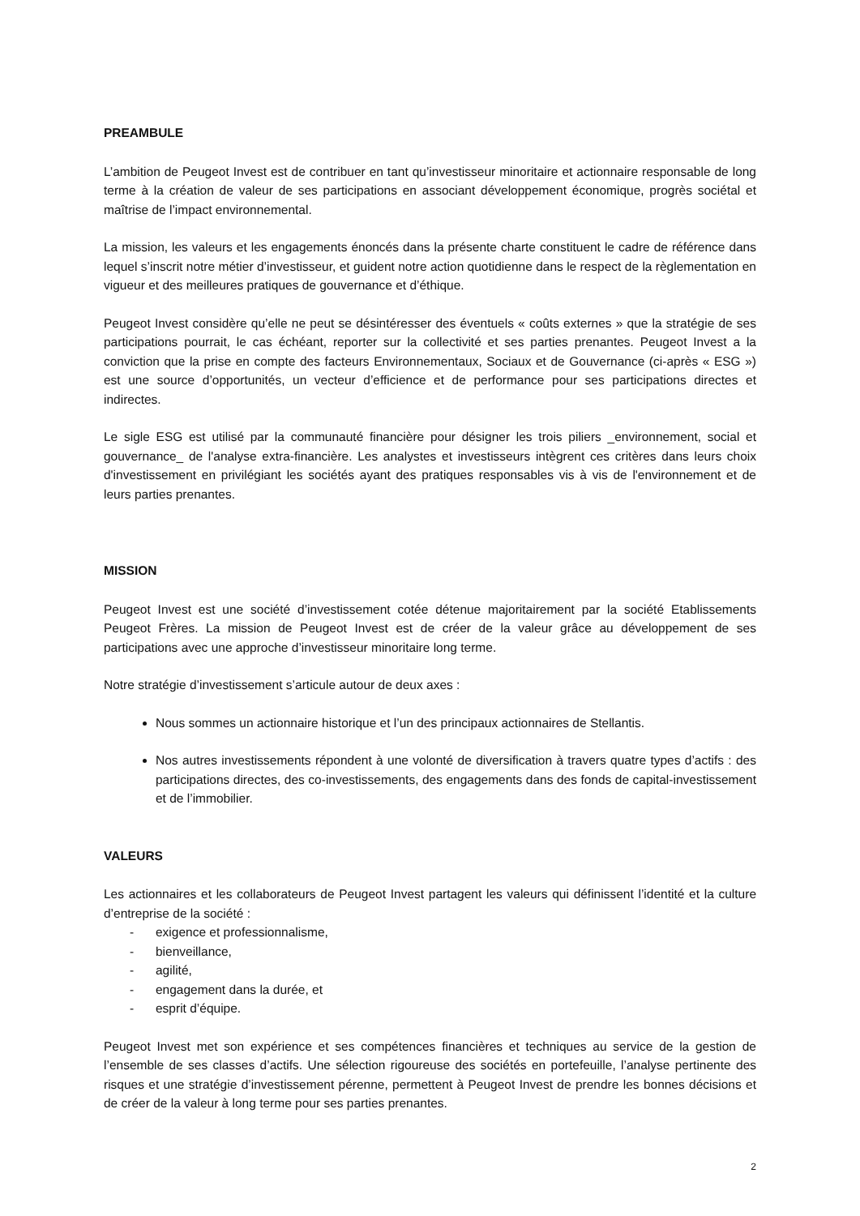PREAMBULE
L’ambition de Peugeot Invest est de contribuer en tant qu’investisseur minoritaire et actionnaire responsable de long terme à la création de valeur de ses participations en associant développement économique, progrès sociétal et maîtrise de l’impact environnemental.
La mission, les valeurs et les engagements énoncés dans la présente charte constituent le cadre de référence dans lequel s’inscrit notre métier d’investisseur, et guident notre action quotidienne dans le respect de la règlementation en vigueur et des meilleures pratiques de gouvernance et d’éthique.
Peugeot Invest considère qu’elle ne peut se désintéresser des éventuels « coûts externes » que la stratégie de ses participations pourrait, le cas échéant, reporter sur la collectivité et ses parties prenantes. Peugeot Invest a la conviction que la prise en compte des facteurs Environnementaux, Sociaux et de Gouvernance (ci-après « ESG ») est une source d’opportunités, un vecteur d’efficience et de performance pour ses participations directes et indirectes.
Le sigle ESG est utilisé par la communauté financière pour désigner les trois piliers _environnement, social et gouvernance_ de l'analyse extra-financière. Les analystes et investisseurs intègrent ces critères dans leurs choix d'investissement en privilégiant les sociétés ayant des pratiques responsables vis à vis de l'environnement et de leurs parties prenantes.
MISSION
Peugeot Invest est une société d’investissement cotée détenue majoritairement par la société Etablissements Peugeot Frères. La mission de Peugeot Invest est de créer de la valeur grâce au développement de ses participations avec une approche d’investisseur minoritaire long terme.
Notre stratégie d’investissement s’articule autour de deux axes :
Nous sommes un actionnaire historique et l’un des principaux actionnaires de Stellantis.
Nos autres investissements répondent à une volonté de diversification à travers quatre types d’actifs : des participations directes, des co-investissements, des engagements dans des fonds de capital-investissement et de l’immobilier.
VALEURS
Les actionnaires et les collaborateurs de Peugeot Invest partagent les valeurs qui définissent l’identité et la culture d’entreprise de la société :
- exigence et professionnalisme,
- bienveillance,
- agilité,
- engagement dans la durée, et
- esprit d’équipe.
Peugeot Invest met son expérience et ses compétences financières et techniques au service de la gestion de l’ensemble de ses classes d’actifs. Une sélection rigoureuse des sociétés en portefeuille, l’analyse pertinente des risques et une stratégie d’investissement pérenne, permettent à Peugeot Invest de prendre les bonnes décisions et de créer de la valeur à long terme pour ses parties prenantes.
2